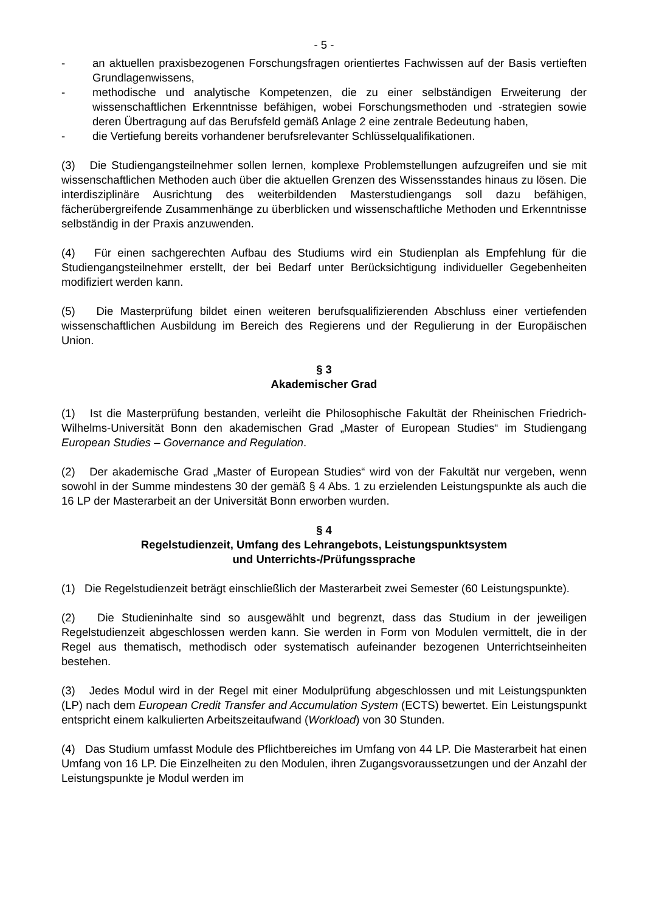- 5 -
- an aktuellen praxisbezogenen Forschungsfragen orientiertes Fachwissen auf der Basis vertieften Grundlagenwissens,
- methodische und analytische Kompetenzen, die zu einer selbständigen Erweiterung der wissenschaftlichen Erkenntnisse befähigen, wobei Forschungsmethoden und -strategien sowie deren Übertragung auf das Berufsfeld gemäß Anlage 2 eine zentrale Bedeutung haben,
- die Vertiefung bereits vorhandener berufsrelevanter Schlüsselqualifikationen.
(3) Die Studiengangsteilnehmer sollen lernen, komplexe Problemstellungen aufzugreifen und sie mit wissenschaftlichen Methoden auch über die aktuellen Grenzen des Wissens­standes hinaus zu lösen. Die interdisziplinäre Ausrichtung des weiterbildenden Master­studiengangs soll dazu befähigen, fächerübergreifende Zusammenhänge zu überblicken und wissenschaftliche Methoden und Erkenntnisse selbständig in der Praxis anzuwenden.
(4) Für einen sachgerechten Aufbau des Studiums wird ein Studienplan als Empfehlung für die Studiengangsteilnehmer erstellt, der bei Bedarf unter Berücksichtigung individueller Gegebenheiten modifiziert werden kann.
(5) Die Masterprüfung bildet einen weiteren berufsqualifizierenden Abschluss einer vertiefenden wissenschaftlichen Ausbildung im Bereich des Regierens und der Regulierung in der Europäischen Union.
§ 3
Akademischer Grad
(1) Ist die Masterprüfung bestanden, verleiht die Philosophische Fakultät der Rheinischen Friedrich-Wilhelms-Universität Bonn den akademischen Grad „Master of European Studies“ im Studiengang European Studies – Governance and Regulation.
(2) Der akademische Grad „Master of European Studies“ wird von der Fakultät nur vergeben, wenn sowohl in der Summe mindestens 30 der gemäß § 4 Abs. 1 zu erzielenden Leistungspunkte als auch die 16 LP der Masterarbeit an der Universität Bonn erworben wurden.
§ 4
Regelstudienzeit, Umfang des Lehrangebots, Leistungspunktsystem
und Unterrichts-/Prüfungssprache
(1) Die Regelstudienzeit beträgt einschließlich der Masterarbeit zwei Semester (60 Leistungspunkte).
(2) Die Studieninhalte sind so ausgewählt und begrenzt, dass das Studium in der jeweiligen Regelstudienzeit abgeschlossen werden kann. Sie werden in Form von Modulen vermittelt, die in der Regel aus thematisch, methodisch oder systematisch aufeinander bezogenen Unterrichtseinheiten bestehen.
(3) Jedes Modul wird in der Regel mit einer Modulprüfung abgeschlossen und mit Leistungspunkten (LP) nach dem European Credit Transfer and Accumulation System (ECTS) bewertet. Ein Leistungspunkt entspricht einem kalkulierten Arbeitszeitaufwand (Workload) von 30 Stunden.
(4) Das Studium umfasst Module des Pflichtbereiches im Umfang von 44 LP. Die Masterarbeit hat einen Umfang von 16 LP. Die Einzelheiten zu den Modulen, ihren Zugangsvoraussetzungen und der Anzahl der Leistungspunkte je Modul werden im